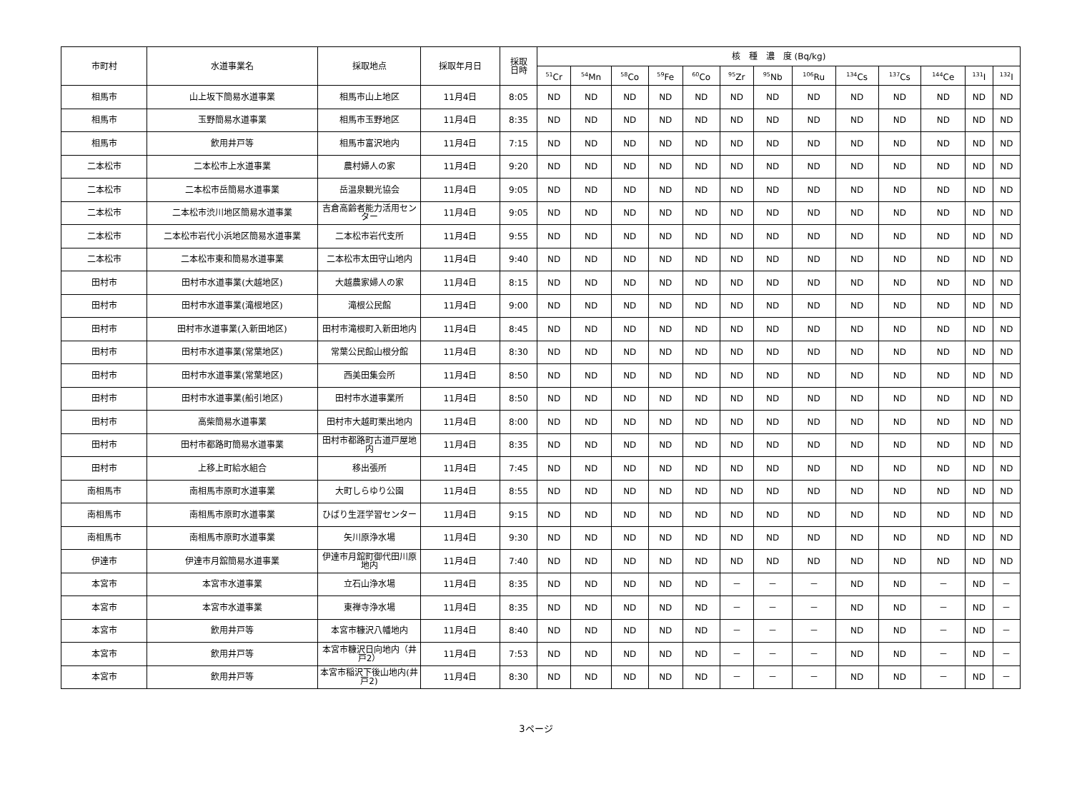| 市町村 | 水道事業名 | 採取地点 | 採取年月日 | 採取 日時 | 核 種 濃 度 (Bq/kg) | | | | | | | | | | | | |
| --- | --- | --- | --- | --- | --- | --- | --- | --- | --- | --- | --- | --- | --- | --- | --- | --- | --- |
| | | | | | <sup>51</sup>Cr | <sup>54</sup>Mn | <sup>58</sup>Co | <sup>59</sup>Fe | <sup>60</sup>Co | <sup>95</sup>Zr | <sup>95</sup>Nb | <sup>106</sup>Ru | <sup>134</sup>Cs | <sup>137</sup>Cs | <sup>144</sup>Ce | <sup>131</sup>I | <sup>132</sup>I |
| 相馬市 | 山上坂下簡易水道事業 | 相馬市山上地区 | 11月4日 | 8:05 | ND | ND | ND | ND | ND | ND | ND | ND | ND | ND | ND | ND | ND |
| 相馬市 | 玉野簡易水道事業 | 相馬市玉野地区 | 11月4日 | 8:35 | ND | ND | ND | ND | ND | ND | ND | ND | ND | ND | ND | ND | ND |
| 相馬市 | 飲用井戸等 | 相馬市富沢地内 | 11月4日 | 7:15 | ND | ND | ND | ND | ND | ND | ND | ND | ND | ND | ND | ND | ND |
| 二本松市 | 二本松市上水道事業 | 農村婦人の家 | 11月4日 | 9:20 | ND | ND | ND | ND | ND | ND | ND | ND | ND | ND | ND | ND | ND |
| 二本松市 | 二本松市岳簡易水道事業 | 岳温泉観光協会 | 11月4日 | 9:05 | ND | ND | ND | ND | ND | ND | ND | ND | ND | ND | ND | ND | ND |
| 二本松市 | 二本松市渋川地区簡易水道事業 | 吉倉高齢者能力活用センター | 11月4日 | 9:05 | ND | ND | ND | ND | ND | ND | ND | ND | ND | ND | ND | ND | ND |
| 二本松市 | 二本松市岩代小浜地区簡易水道事業 | 二本松市岩代支所 | 11月4日 | 9:55 | ND | ND | ND | ND | ND | ND | ND | ND | ND | ND | ND | ND | ND |
| 二本松市 | 二本松市東和簡易水道事業 | 二本松市太田守山地内 | 11月4日 | 9:40 | ND | ND | ND | ND | ND | ND | ND | ND | ND | ND | ND | ND | ND |
| 田村市 | 田村市水道事業(大越地区) | 大越農家婦人の家 | 11月4日 | 8:15 | ND | ND | ND | ND | ND | ND | ND | ND | ND | ND | ND | ND | ND |
| 田村市 | 田村市水道事業(滝根地区) | 滝根公民館 | 11月4日 | 9:00 | ND | ND | ND | ND | ND | ND | ND | ND | ND | ND | ND | ND | ND |
| 田村市 | 田村市水道事業(入新田地区) | 田村市滝根町入新田地内 | 11月4日 | 8:45 | ND | ND | ND | ND | ND | ND | ND | ND | ND | ND | ND | ND | ND |
| 田村市 | 田村市水道事業(常葉地区) | 常葉公民館山根分館 | 11月4日 | 8:30 | ND | ND | ND | ND | ND | ND | ND | ND | ND | ND | ND | ND | ND |
| 田村市 | 田村市水道事業(常葉地区) | 西美田集会所 | 11月4日 | 8:50 | ND | ND | ND | ND | ND | ND | ND | ND | ND | ND | ND | ND | ND |
| 田村市 | 田村市水道事業(船引地区) | 田村市水道事業所 | 11月4日 | 8:50 | ND | ND | ND | ND | ND | ND | ND | ND | ND | ND | ND | ND | ND |
| 田村市 | 高柴簡易水道事業 | 田村市大越町栗出地内 | 11月4日 | 8:00 | ND | ND | ND | ND | ND | ND | ND | ND | ND | ND | ND | ND | ND |
| 田村市 | 田村市都路町簡易水道事業 | 田村市都路町古道戸屋地内 | 11月4日 | 8:35 | ND | ND | ND | ND | ND | ND | ND | ND | ND | ND | ND | ND | ND |
| 田村市 | 上移上町給水組合 | 移出張所 | 11月4日 | 7:45 | ND | ND | ND | ND | ND | ND | ND | ND | ND | ND | ND | ND | ND |
| 南相馬市 | 南相馬市原町水道事業 | 大町しらゆり公園 | 11月4日 | 8:55 | ND | ND | ND | ND | ND | ND | ND | ND | ND | ND | ND | ND | ND |
| 南相馬市 | 南相馬市原町水道事業 | ひばり生涯学習センター | 11月4日 | 9:15 | ND | ND | ND | ND | ND | ND | ND | ND | ND | ND | ND | ND | ND |
| 南相馬市 | 南相馬市原町水道事業 | 矢川原浄水場 | 11月4日 | 9:30 | ND | ND | ND | ND | ND | ND | ND | ND | ND | ND | ND | ND | ND |
| 伊達市 | 伊達市月舘簡易水道事業 | 伊達市月舘町御代田川原地内 | 11月4日 | 7:40 | ND | ND | ND | ND | ND | ND | ND | ND | ND | ND | ND | ND | ND |
| 本宮市 | 本宮市水道事業 | 立石山浄水場 | 11月4日 | 8:35 | ND | ND | ND | ND | ND | － | － | － | ND | ND | － | ND | － |
| 本宮市 | 本宮市水道事業 | 東禅寺浄水場 | 11月4日 | 8:35 | ND | ND | ND | ND | ND | － | － | － | ND | ND | － | ND | － |
| 本宮市 | 飲用井戸等 | 本宮市糠沢八幡地内 | 11月4日 | 8:40 | ND | ND | ND | ND | ND | － | － | － | ND | ND | － | ND | － |
| 本宮市 | 飲用井戸等 | 本宮市糠沢日向地内（井戸2） | 11月4日 | 7:53 | ND | ND | ND | ND | ND | － | － | － | ND | ND | － | ND | － |
| 本宮市 | 飲用井戸等 | 本宮市稲沢下後山地内(井戸2) | 11月4日 | 8:30 | ND | ND | ND | ND | ND | － | － | － | ND | ND | － | ND | － |
3ページ